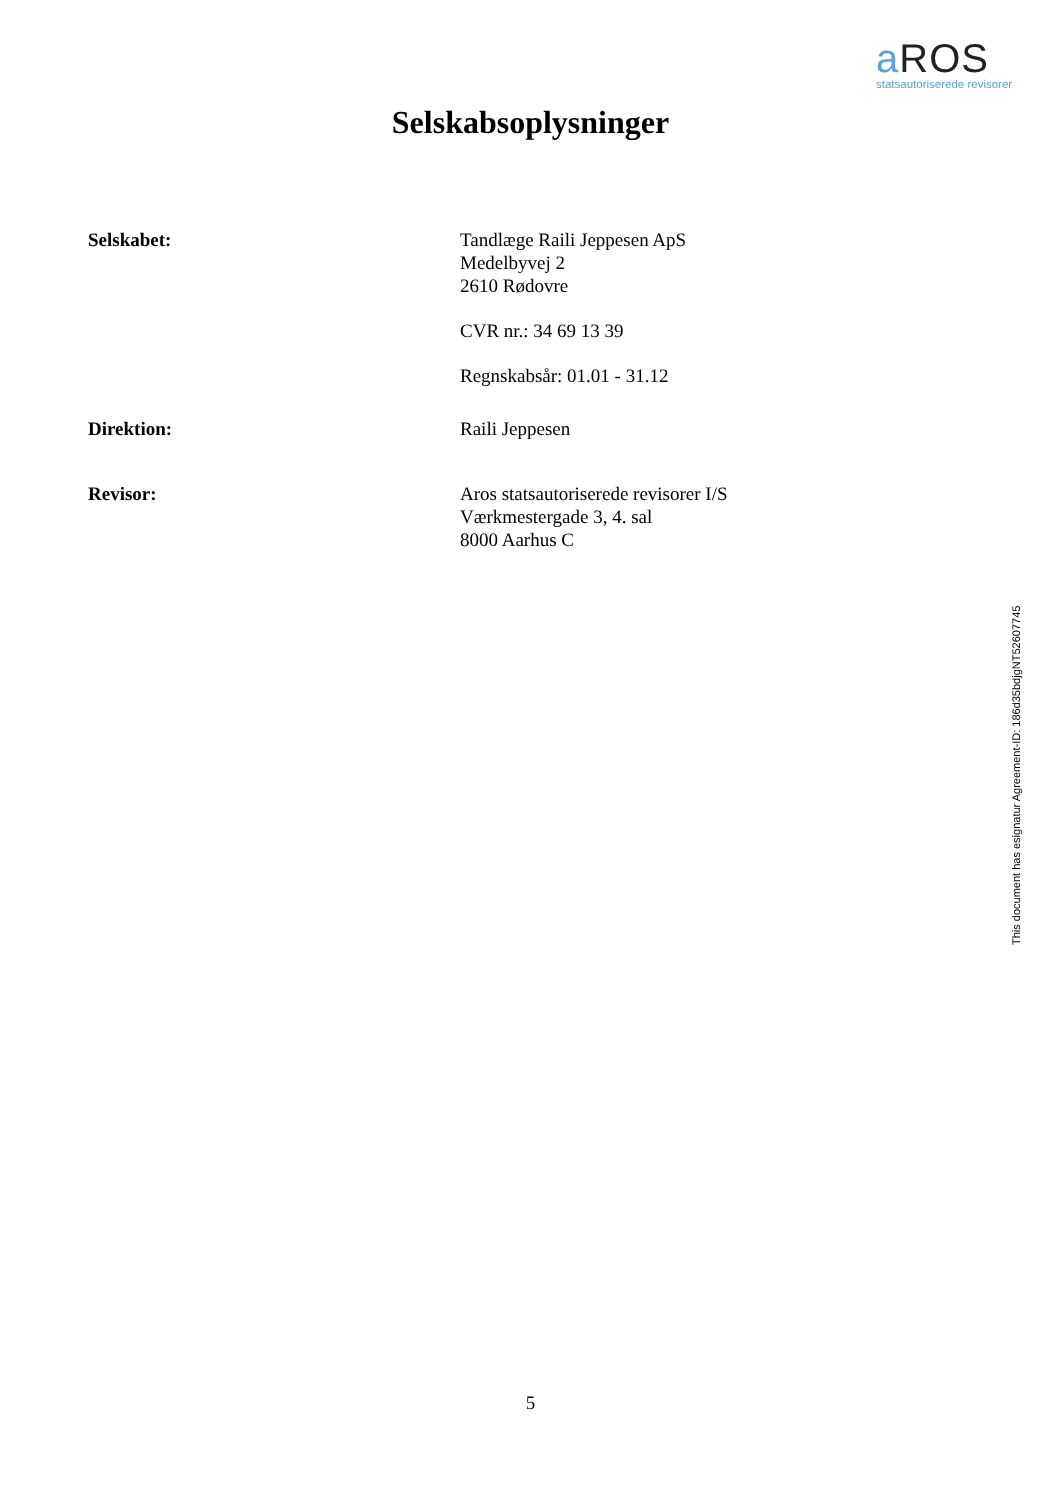a ROS
statsautoriserede revisorer
Selskabsoplysninger
Selskabet: Tandlæge Raili Jeppesen ApS
Medelbyvej 2
2610 Rødovre
CVR nr.: 34 69 13 39
Regnskabsår: 01.01 - 31.12
Direktion: Raili Jeppesen
Revisor: Aros statsautoriserede revisorer I/S
Værkmestergade 3, 4. sal
8000 Aarhus C
This document has esignatur Agreement-ID: 186d35bdjgNT52607745
5